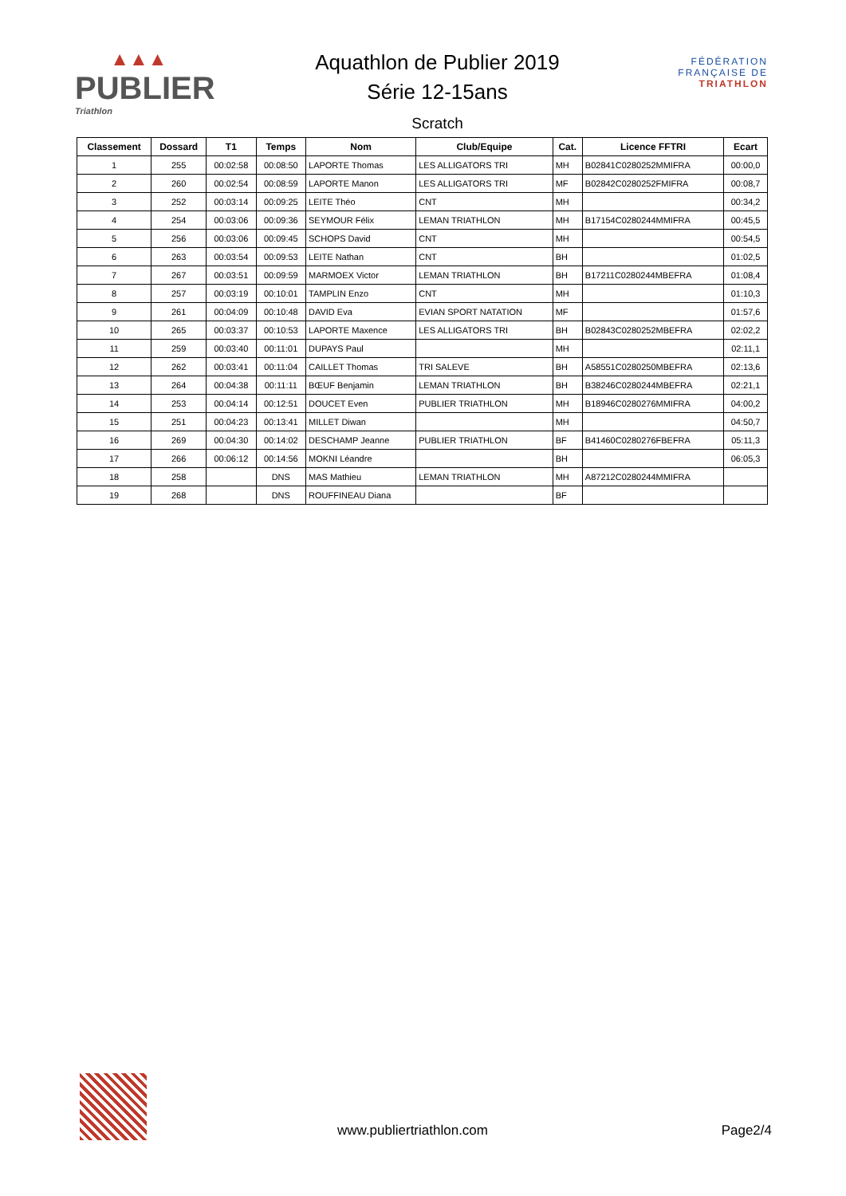▲▲▲
PUBLIER
Triathlon
Aquathlon de Publier 2019
Série 12-15ans
Scratch
FÉDÉRATION
FRANÇAISE DE
TRIATHLON
| Classement | Dossard | T1 | Temps | Nom | Club/Equipe | Cat. | Licence FFTRI | Ecart |
| --- | --- | --- | --- | --- | --- | --- | --- | --- |
| 1 | 255 | 00:02:58 | 00:08:50 | LAPORTE Thomas | LES ALLIGATORS TRI | MH | B02841C0280252MMIFRA | 00:00,0 |
| 2 | 260 | 00:02:54 | 00:08:59 | LAPORTE Manon | LES ALLIGATORS TRI | MF | B02842C0280252FMIFRA | 00:08,7 |
| 3 | 252 | 00:03:14 | 00:09:25 | LEITE Théo | CNT | MH | | 00:34,2 |
| 4 | 254 | 00:03:06 | 00:09:36 | SEYMOUR Félix | LEMAN TRIATHLON | MH | B17154C0280244MMIFRA | 00:45,5 |
| 5 | 256 | 00:03:06 | 00:09:45 | SCHOPS David | CNT | MH | | 00:54,5 |
| 6 | 263 | 00:03:54 | 00:09:53 | LEITE Nathan | CNT | BH | | 01:02,5 |
| 7 | 267 | 00:03:51 | 00:09:59 | MARMOEX Victor | LEMAN TRIATHLON | BH | B17211C0280244MBEFRA | 01:08,4 |
| 8 | 257 | 00:03:19 | 00:10:01 | TAMPLIN Enzo | CNT | MH | | 01:10,3 |
| 9 | 261 | 00:04:09 | 00:10:48 | DAVID Eva | EVIAN SPORT NATATION | MF | | 01:57,6 |
| 10 | 265 | 00:03:37 | 00:10:53 | LAPORTE Maxence | LES ALLIGATORS TRI | BH | B02843C0280252MBEFRA | 02:02,2 |
| 11 | 259 | 00:03:40 | 00:11:01 | DUPAYS Paul | | MH | | 02:11,1 |
| 12 | 262 | 00:03:41 | 00:11:04 | CAILLET Thomas | TRI SALEVE | BH | A58551C0280250MBEFRA | 02:13,6 |
| 13 | 264 | 00:04:38 | 00:11:11 | BŒUF Benjamin | LEMAN TRIATHLON | BH | B38246C0280244MBEFRA | 02:21,1 |
| 14 | 253 | 00:04:14 | 00:12:51 | DOUCET Even | PUBLIER TRIATHLON | MH | B18946C0280276MMIFRA | 04:00,2 |
| 15 | 251 | 00:04:23 | 00:13:41 | MILLET Diwan | | MH | | 04:50,7 |
| 16 | 269 | 00:04:30 | 00:14:02 | DESCHAMP Jeanne | PUBLIER TRIATHLON | BF | B41460C0280276FBEFRA | 05:11,3 |
| 17 | 266 | 00:06:12 | 00:14:56 | MOKNI Léandre | | BH | | 06:05,3 |
| 18 | 258 | | DNS | MAS Mathieu | LEMAN TRIATHLON | MH | A87212C0280244MMIFRA | |
| 19 | 268 | | DNS | ROUFFINEAU Diana | | BF | | |
www.publiertriathlon.com Page2/4